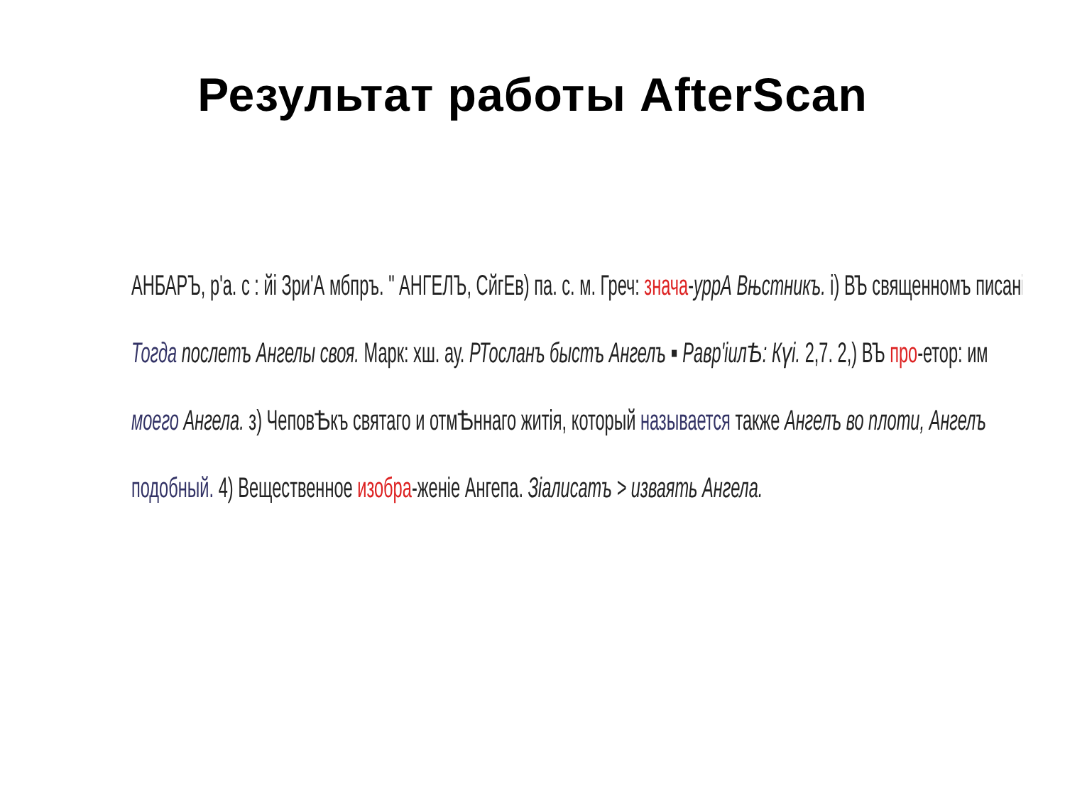Результат работы AfterScan
АНБАРЪ, р'а. с : йі Зри'А мбпръ. " АНГЕЛЪ, СйгЕв) па. с. м. Греч: знача-уррА Вњстникъ. і) ВЪ священномъ писані
Тогда послетъ Ангелы своя. Марк: хш. ау. РТосланъ бысmъ Ангелъ ▪ Равр'іилѢ: Күі. 2,7. 2,) ВЪ про-етор: им
моего Ангела. з) ЧеповѢкъ святаго и отмѢннаго житія, который называется также Ангелъ во плоти, Ангелъ
подобный. 4) Вещественное изобра-женіе Ангепа. Зіалисатъ > изваять Ангела.